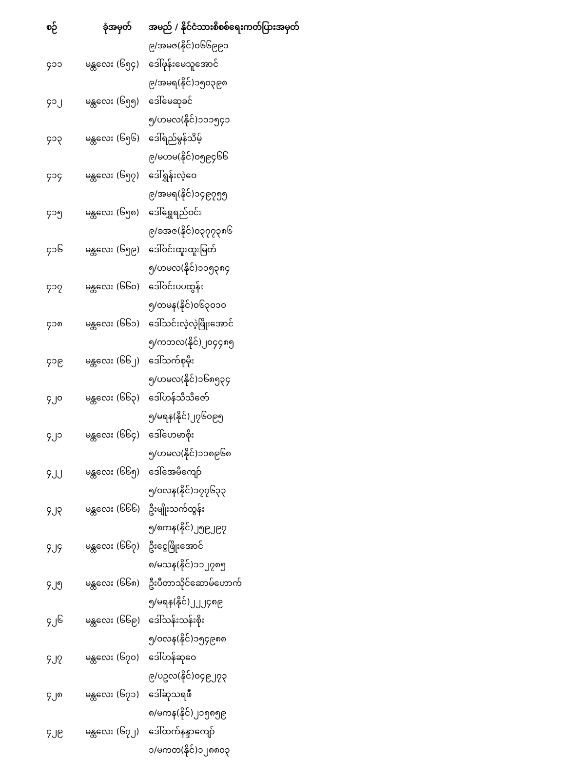| စဉ် | ခုံအမှတ် | အမည် / နိုင်ငံသားစိစစ်ရေးကတ်ပြားအမှတ် |
| --- | --- | --- |
| | | ၉/အမဇ(နိုင်)၀၆၆၉၉၁ |
| ၄၁၁ | မန္တလေး (၆၅၄) | ဒေါ်ဖုန်းမေသူအောင် |
| | | ၉/အမရ(နိုင်)၁၅၀၃၉၈ |
| ၄၁၂ | မန္တလေး (၆၅၅) | ဒေါ်မေဆုခင် |
| | | ၅/ဟမလ(နိုင်)၁၁၁၅၄၁ |
| ၄၁၃ | မန္တလေး (၆၅၆) | ဒေါ်ရည်မွန်သိမ့် |
| | | ၉/မဟမ(နိုင်)၀၅၉၄၆၆ |
| ၄၁၄ | မန္တလေး (၆၅၇) | ဒေါ်ရွှန်းလဲ့ဝေ |
| | | ၉/အမရ(နိုင်)၁၄၉၇၅၅ |
| ၄၁၅ | မန္တလေး (၆၅၈) | ဒေါ်ရွှေရည်ဝင်း |
| | | ၉/ခအဇ(နိုင်)၀၃၇၇၃၈၆ |
| ၄၁၆ | မန္တလေး (၆၅၉) | ဒေါ်ဝင်းထူးထူးမြတ် |
| | | ၅/ဟမလ(နိုင်)၁၁၅၃၈၄ |
| ၄၁၇ | မန္တလေး (၆၆၀) | ဒေါ်ဝင်းပပထွန်း |
| | | ၅/တမန(နိုင်)၀၆၃၀၁၀ |
| ၄၁၈ | မန္တလေး (၆၆၁) | ဒေါ်သင်းလဲ့လဲ့ဖြိုးအောင် |
| | | ၅/ကဘလ(နိုင်)၂၀၄၄၈၅ |
| ၄၁၉ | မန္တလေး (၆၆၂) | ဒေါ်သက်စုမိုး |
| | | ၅/ဟမလ(နိုင်)၁၆၈၅၃၄ |
| ၄၂၀ | မန္တလေး (၆၆၃) | ဒေါ်ဟန်သီသီဇော် |
| | | ၅/မရန(နိုင်)၂၇၆၀၉၅ |
| ၄၂၁ | မန္တလေး (၆၆၄) | ဒေါ်ဟေမာစိုး |
| | | ၅/ဟမလ(နိုင်)၁၁၈၉၆၈ |
| ၄၂၂ | မန္တလေး (၆၆၅) | ဒေါ်အေမီကျော် |
| | | ၅/ဝလန(နိုင်)၁၇၇၆၃၃ |
| ၄၂၃ | မန္တလေး (၆၆၆) | ဦးမျိုးသက်ထွန်း |
| | | ၅/စကန(နိုင်)၂၅၉၂၉၇ |
| ၄၂၄ | မန္တလေး (၆၆၇) | ဦးငွေဖြိုးအောင် |
| | | ၈/မသန(နိုင်)၁၁၂၇၈၅ |
| ၄၂၅ | မန္တလေး (၆၆၈) | ဦးပီတာသိုင်ဆောမ်ဟောက် |
| | | ၅/မရန(နိုင်)၂၂၂၄၈၉ |
| ၄၂၆ | မန္တလေး (၆၆၉) | ဒေါ်သန်းသန်းစိုး |
| | | ၅/ဝလန(နိုင်)၁၅၄၉၈၈ |
| ၄၂၇ | မန္တလေး (၆၇၀) | ဒေါ်ဟန်ဆုဝေ |
| | | ၉/ပဥလ(နိုင်)၀၄၉၂၇၃ |
| ၄၂၈ | မန္တလေး (၆၇၁) | ဒေါ်ဆုသရဖီ |
| | | ၈/မကန(နိုင်)၂၁၅၈၅၉ |
| ၄၂၉ | မန္တလေး (၆၇၂) | ဒေါ်ထက်နန္ဒာကျော် |
| | | ၁/မကတ(နိုင်)၁၂၈၈၀၃ |